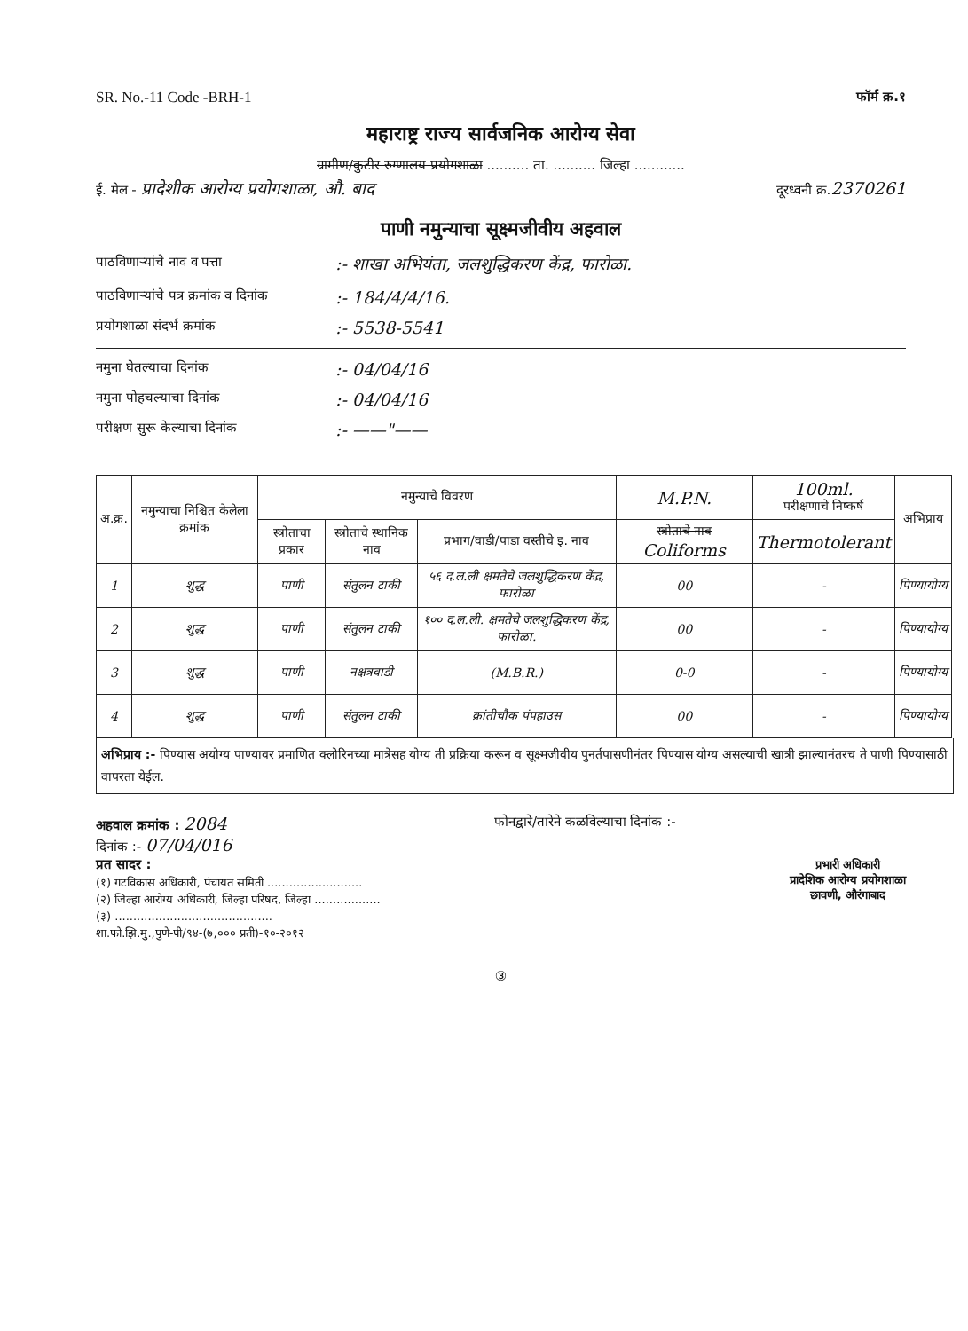SR. No.-11 Code -BRH-1 फॉर्म क्र.१
महाराष्ट्र राज्य सार्वजनिक आरोग्य सेवा
ग्रामीण/कुटीर रुग्णालय प्रयोगशाळा .......... ता. .......... जिल्हा ............
ई. मेल - प्रादेशीक आरोग्य प्रयोगशाळा, औ. बाद दूरध्वनी क्र.2370261
पाणी नमुन्याचा सूक्ष्मजीवीय अहवाल
पाठविणाऱ्यांचे नाव व पत्ता:- शाखा अभियंता, जलशुद्धिकरण केंद्र, फारोळा.
पाठविणाऱ्यांचे पत्र क्रमांक व दिनांक:- 184/4/4/16.
प्रयोगशाळा संदर्भ क्रमांक:- 5538-5541
नमुना घेतल्याचा दिनांक:- 04/04/16
नमुना पोहचल्याचा दिनांक:- 04/04/16
परीक्षण सुरू केल्याचा दिनांक:- ——"——
| अ.क्र. | नमुन्याचा निश्चित केलेला क्रमांक | नमुन्याचे विवरण | | | M.P.N. | 100ml. परीक्षणाचे निष्कर्ष | अभिप्राय |
| --- | --- | --- | --- | --- | --- | --- | --- |
| | | स्त्रोताचा प्रकार | स्त्रोताचे स्थानिक नाव | प्रभाग/वाडी/पाडा वस्तीचे इ. नाव | स्त्रोताचे नाव Coliforms | Thermotolerant | |
| 1 | शुद्ध | पाणी | संतुलन टाकी | ५६ द.ल.ली क्षमतेचे जलशुद्धिकरण केंद्र, फारोळा | 00 | - | पिण्यायोग्य |
| 2 | शुद्ध | पाणी | संतुलन टाकी | १०० द.ल.ली. क्षमतेचे जलशुद्धिकरण केंद्र, फारोळा. | 00 | - | पिण्यायोग्य |
| 3 | शुद्ध | पाणी | नक्षत्रवाडी | (M.B.R.) | 0-0 | - | पिण्यायोग्य |
| 4 | शुद्ध | पाणी | संतुलन टाकी | क्रांतीचौक पंपहाउस | 00 | - | पिण्यायोग्य |
अभिप्राय :- पिण्यास अयोग्य पाण्यावर प्रमाणित क्लोरिनच्या मात्रेसह योग्य ती प्रक्रिया करून व सूक्ष्मजीवीय पुनर्तपासणीनंतर पिण्यास योग्य असल्याची खात्री झाल्यानंतरच ते पाणी पिण्यासाठी वापरता येईल.
अहवाल क्रमांक : 2084
दिनांक :- 07/04/016
प्रत सादर :
(१) गटविकास अधिकारी, पंचायत समिती ..........................
(२) जिल्हा आरोग्य अधिकारी, जिल्हा परिषद, जिल्हा ..................
(३) ...........................................
शा.फो.झि.मु.,पुणे-पी/९४-(७,००० प्रती)-१०-२०१२
फोनद्वारे/तारेने कळविल्याचा दिनांक :-
प्रभारी अधिकारी
प्रादेशिक आरोग्य प्रयोगशाळा
छावणी, औरंगाबाद
③